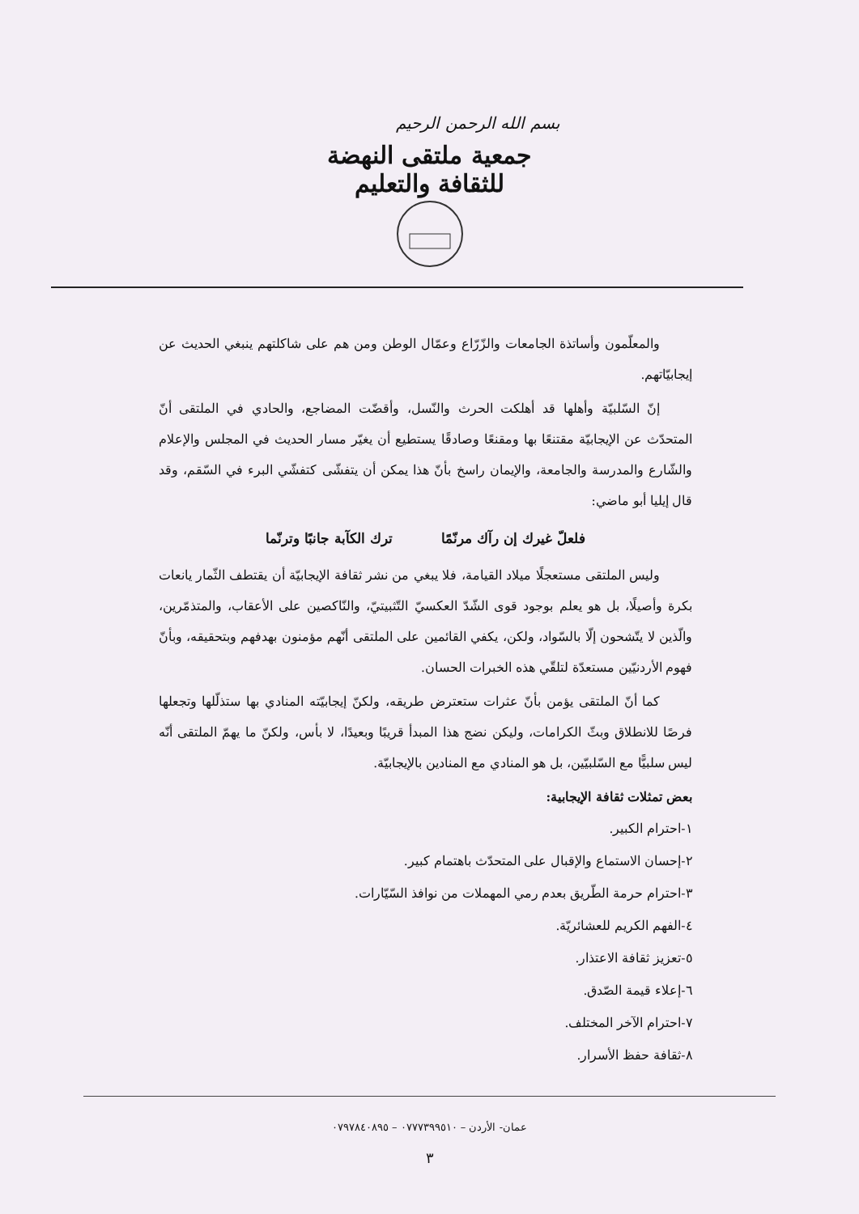بسم الله الرحمن الرحيم
جمعية ملتقى النهضة للثقافة والتعليم
والمعلّمون وأساتذة الجامعات والزّرّاع وعمّال الوطن ومن هم على شاكلتهم ينبغي الحديث عن إيجابيّاتهم.
إنّ السّلبيّة وأهلها قد أهلكت الحرث والنّسل، وأقضّت المضاجع، والحادي في الملتقى أنّ المتحدّث عن الإيجابيّة مقتنعًا بها ومقنعًا وصادقًا يستطيع أن يغيّر مسار الحديث في المجلس والإعلام والشّارع والمدرسة والجامعة، والإيمان راسخ بأنّ هذا يمكن أن يتفشّى كتفشّي البرء في السّقم، وقد قال إيليا أبو ماضي:
فلعلّ غيرك إن رآك مرنّمًا ترك الكآبة جانبًا وترنّما
وليس الملتقى مستعجلًا ميلاد القيامة، فلا يبغي من نشر ثقافة الإيجابيّة أن يقتطف الثّمار يانعات بكرة وأصيلًا، بل هو يعلم بوجود قوى الشّدّ العكسيّ التّثبيتيّ، والنّاكصين على الأعقاب، والمتذمّرين، والّذين لا يتّشحون إلّا بالسّواد، ولكن، يكفي القائمين على الملتقى أنّهم مؤمنون بهدفهم وبتحقيقه، وبأنّ فهوم الأردنيّين مستعدّة لتلقّي هذه الخبرات الحسان.
كما أنّ الملتقى يؤمن بأنّ عثرات ستعترض طريقه، ولكنّ إيجابيّته المنادي بها ستذلّلها وتجعلها فرصًا للانطلاق وبثّ الكرامات، وليكن نضج هذا المبدأ قريبًا وبعيدًا، لا بأس، ولكنّ ما يهمّ الملتقى أنّه ليس سلبيًّا مع السّلبيّين، بل هو المنادي مع المنادين بالإيجابيّة.
بعض تمثلات ثقافة الإيجابية:
١-احترام الكبير.
٢-إحسان الاستماع والإقبال على المتحدّث باهتمام كبير.
٣-احترام حرمة الطّريق بعدم رمي المهملات من نوافذ السّيّارات.
٤-الفهم الكريم للعشائريّة.
٥-تعزيز ثقافة الاعتذار.
٦-إعلاء قيمة الصّدق.
٧-احترام الآخر المختلف.
٨-ثقافة حفظ الأسرار.
عمان- الأردن – ٠٧٧٧٣٩٩٥١٠ – ٠٧٩٧٨٤٠٨٩٥
٣